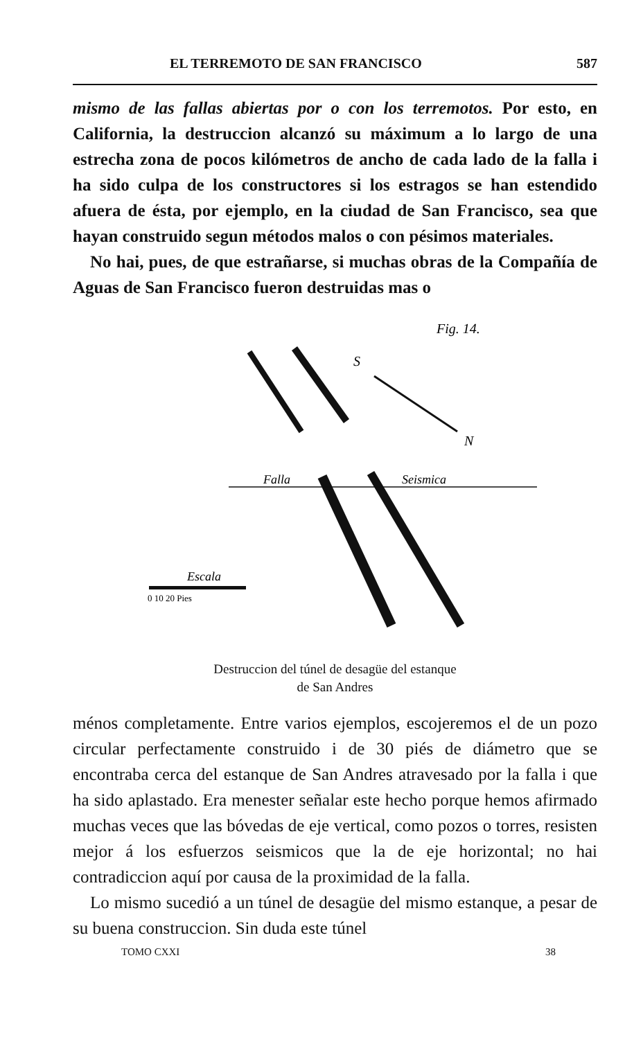EL TERREMOTO DE SAN FRANCISCO 587
mismo de las fallas abiertas por o con los terremotos. Por esto, en California, la destruccion alcanzó su máximum a lo largo de una estrecha zona de pocos kilómetros de ancho de cada lado de la falla i ha sido culpa de los constructores si los estragos se han estendido afuera de ésta, por ejemplo, en la ciudad de San Francisco, sea que hayan construido segun métodos malos o con pésimos materiales.
No hai, pues, de que estrañarse, si muchas obras de la Compañía de Aguas de San Francisco fueron destruidas mas o
Fig. 14.
Falla
Seismica
S
N
Escala
0 10 20 Pies
Destruccion del túnel de desagüe del estanque
de San Andres
ménos completamente. Entre varios ejemplos, escojeremos el de un pozo circular perfectamente construido i de 30 piés de diámetro que se encontraba cerca del estanque de San Andres atravesado por la falla i que ha sido aplastado. Era menester señalar este hecho porque hemos afirmado muchas veces que las bóvedas de eje vertical, como pozos o torres, resisten mejor á los esfuerzos seismicos que la de eje horizontal; no hai contradiccion aquí por causa de la proximidad de la falla.
Lo mismo sucedió a un túnel de desagüe del mismo estanque, a pesar de su buena construccion. Sin duda este túnel
TOMO CXXI 38